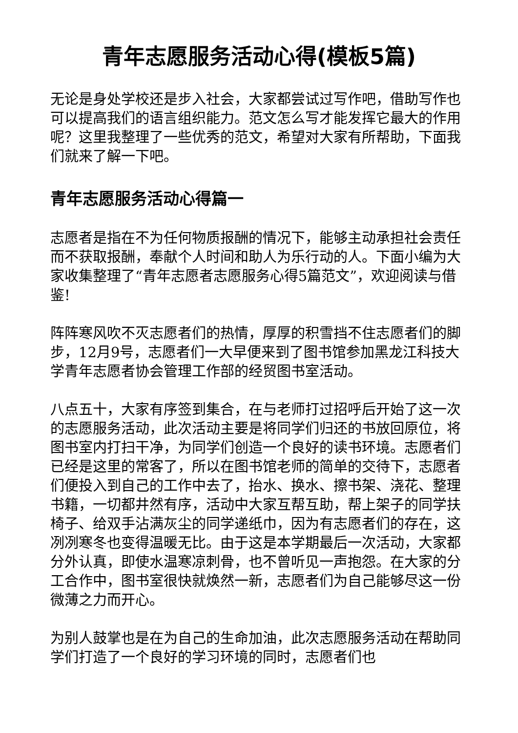青年志愿服务活动心得(模板5篇)
无论是身处学校还是步入社会，大家都尝试过写作吧，借助写作也可以提高我们的语言组织能力。范文怎么写才能发挥它最大的作用呢？这里我整理了一些优秀的范文，希望对大家有所帮助，下面我们就来了解一下吧。
青年志愿服务活动心得篇一
志愿者是指在不为任何物质报酬的情况下，能够主动承担社会责任而不获取报酬，奉献个人时间和助人为乐行动的人。下面小编为大家收集整理了“青年志愿者志愿服务心得5篇范文”，欢迎阅读与借鉴!
阵阵寒风吹不灭志愿者们的热情，厚厚的积雪挡不住志愿者们的脚步，12月9号，志愿者们一大早便来到了图书馆参加黑龙江科技大学青年志愿者协会管理工作部的经贸图书室活动。
八点五十，大家有序签到集合，在与老师打过招呼后开始了这一次的志愿服务活动，此次活动主要是将同学们归还的书放回原位，将图书室内打扫干净，为同学们创造一个良好的读书环境。志愿者们已经是这里的常客了，所以在图书馆老师的简单的交待下，志愿者们便投入到自己的工作中去了，抬水、换水、擦书架、浇花、整理书籍，一切都井然有序，活动中大家互帮互助，帮上架子的同学扶椅子、给双手沾满灰尘的同学递纸巾，因为有志愿者们的存在，这冽冽寒冬也变得温暖无比。由于这是本学期最后一次活动，大家都分外认真，即使水温寒凉刺骨，也不曾听见一声抱怨。在大家的分工合作中，图书室很快就焕然一新，志愿者们为自己能够尽这一份微薄之力而开心。
为别人鼓掌也是在为自己的生命加油，此次志愿服务活动在帮助同学们打造了一个良好的学习环境的同时，志愿者们也